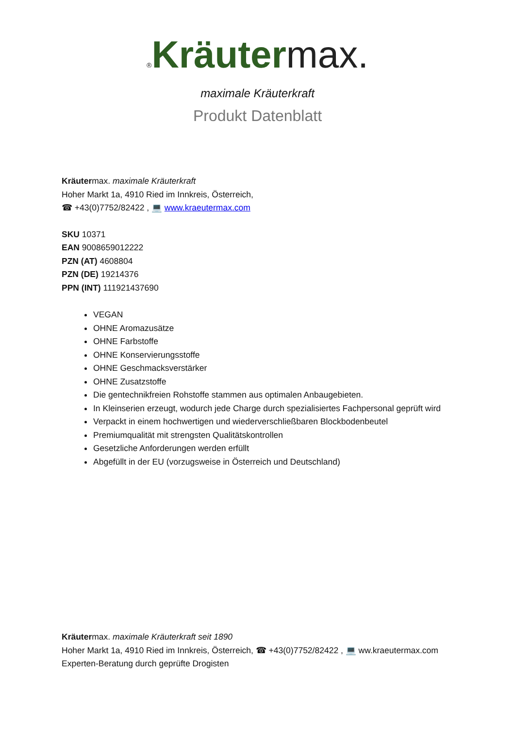®Kräuter max.
maximale Kräuterkraft
Produkt Datenblatt
Kräutermax. maximale Kräuterkraft
Hoher Markt 1a, 4910 Ried im Innkreis, Österreich,
☎ +43(0)7752/82422 , 💻 www.kraeutermax.com
SKU 10371
EAN 9008659012222
PZN (AT) 4608804
PZN (DE) 19214376
PPN (INT) 111921437690
VEGAN
OHNE Aromazusätze
OHNE Farbstoffe
OHNE Konservierungsstoffe
OHNE Geschmacksverstärker
OHNE Zusatzstoffe
Die gentechnikfreien Rohstoffe stammen aus optimalen Anbaugebieten.
In Kleinserien erzeugt, wodurch jede Charge durch spezialisiertes Fachpersonal geprüft wird
Verpackt in einem hochwertigen und wiederverschließbaren Blockbodenbeutel
Premiumqualität mit strengsten Qualitätskontrollen
Gesetzliche Anforderungen werden erfüllt
Abgefüllt in der EU (vorzugsweise in Österreich und Deutschland)
Kräutermax. maximale Kräuterkraft seit 1890
Hoher Markt 1a, 4910 Ried im Innkreis, Österreich, ☎ +43(0)7752/82422 , 💻 ww.kraeutermax.com
Experten-Beratung durch geprüfte Drogisten